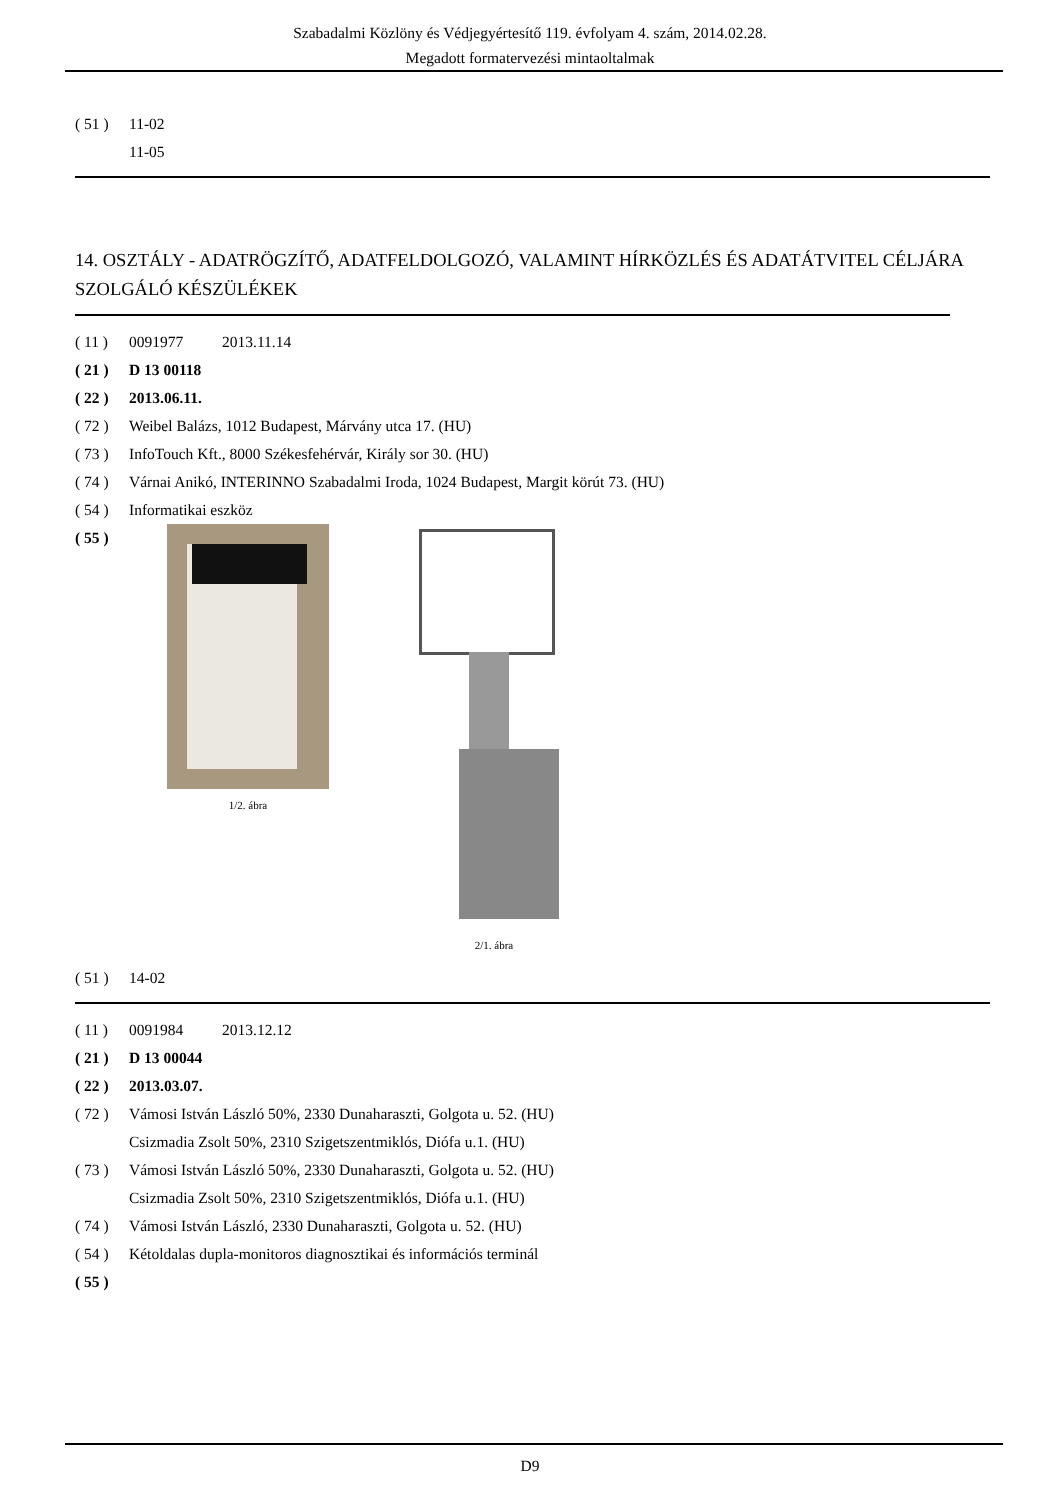Szabadalmi Közlöny és Védjegyértesítő 119. évfolyam 4. szám, 2014.02.28.
Megadott formatervezési mintaoltalmak
( 51 ) 11-02
11-05
14. OSZTÁLY - ADATRÖGZÍTŐ, ADATFELDOLGOZÓ, VALAMINT HÍRKÖZLÉS ÉS ADATÁTVITEL CÉLJÁRA SZOLGÁLÓ KÉSZÜLÉKEK
( 11 ) 0091977 2013.11.14
( 21 ) D 13 00118
( 22 ) 2013.06.11.
( 72 ) Weibel Balázs, 1012 Budapest, Márvány utca 17. (HU)
( 73 ) InfoTouch Kft., 8000 Székesfehérvár, Király sor 30. (HU)
( 74 ) Várnai Anikó, INTERINNO Szabadalmi Iroda, 1024 Budapest, Margit körút 73. (HU)
( 54 ) Informatikai eszköz
( 55 )
1/2. ábra 2/1. ábra
( 51 ) 14-02
( 11 ) 0091984 2013.12.12
( 21 ) D 13 00044
( 22 ) 2013.03.07.
( 72 ) Vámosi István László 50%, 2330 Dunaharaszti, Golgota u. 52. (HU)
Csizmadia Zsolt 50%, 2310 Szigetszentmiklós, Diófa u.1. (HU)
( 73 ) Vámosi István László 50%, 2330 Dunaharaszti, Golgota u. 52. (HU)
Csizmadia Zsolt 50%, 2310 Szigetszentmiklós, Diófa u.1. (HU)
( 74 ) Vámosi István László, 2330 Dunaharaszti, Golgota u. 52. (HU)
( 54 ) Kétoldalas dupla-monitoros diagnosztikai és információs terminál
( 55 )
D9